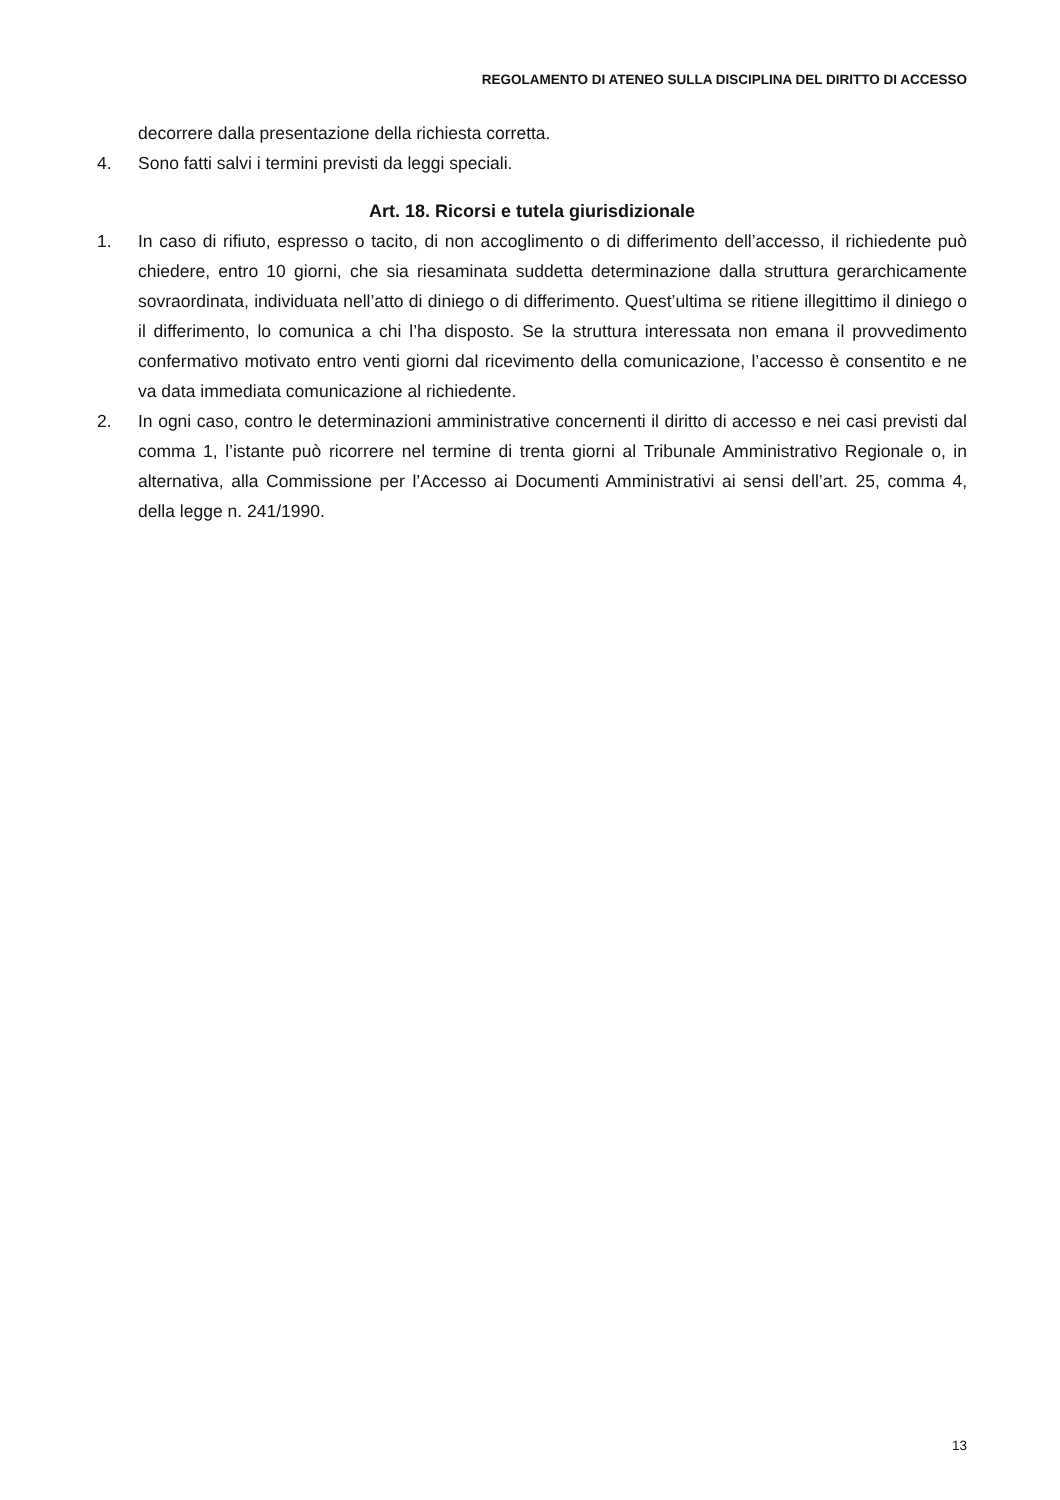REGOLAMENTO DI ATENEO SULLA DISCIPLINA DEL DIRITTO DI ACCESSO
decorrere dalla presentazione della richiesta corretta.
4. Sono fatti salvi i termini previsti da leggi speciali.
Art. 18. Ricorsi e tutela giurisdizionale
1. In caso di rifiuto, espresso o tacito, di non accoglimento o di differimento dell’accesso, il richiedente può chiedere, entro 10 giorni, che sia riesaminata suddetta determinazione dalla struttura gerarchicamente sovraordinata, individuata nell’atto di diniego o di differimento. Quest’ultima se ritiene illegittimo il diniego o il differimento, lo comunica a chi l’ha disposto. Se la struttura interessata non emana il provvedimento confermativo motivato entro venti giorni dal ricevimento della comunicazione, l’accesso è consentito e ne va data immediata comunicazione al richiedente.
2. In ogni caso, contro le determinazioni amministrative concernenti il diritto di accesso e nei casi previsti dal comma 1, l’istante può ricorrere nel termine di trenta giorni al Tribunale Amministrativo Regionale o, in alternativa, alla Commissione per l’Accesso ai Documenti Amministrativi ai sensi dell’art. 25, comma 4, della legge n. 241/1990.
13